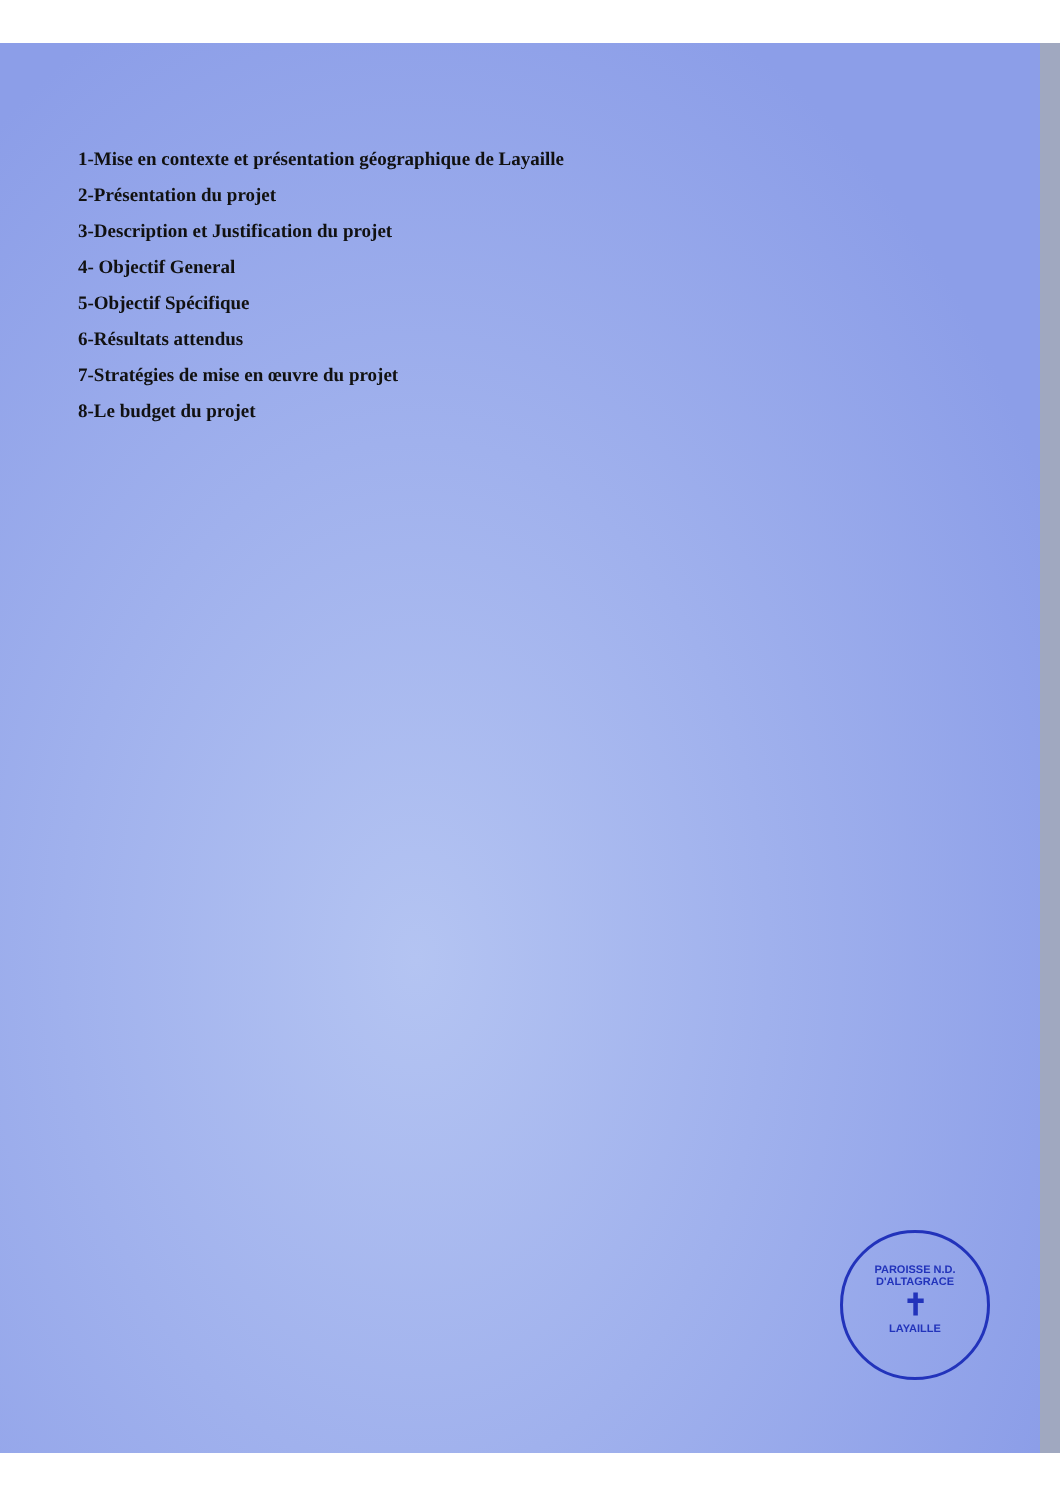1-Mise en contexte et présentation géographique de Layaille
2-Présentation du projet
3-Description et Justification du projet
4- Objectif General
5-Objectif Spécifique
6-Résultats attendus
7-Stratégies de mise en œuvre du projet
8-Le budget du projet
PAROISSE N.D. D'ALTAGRACE
✝
LAYAILLE